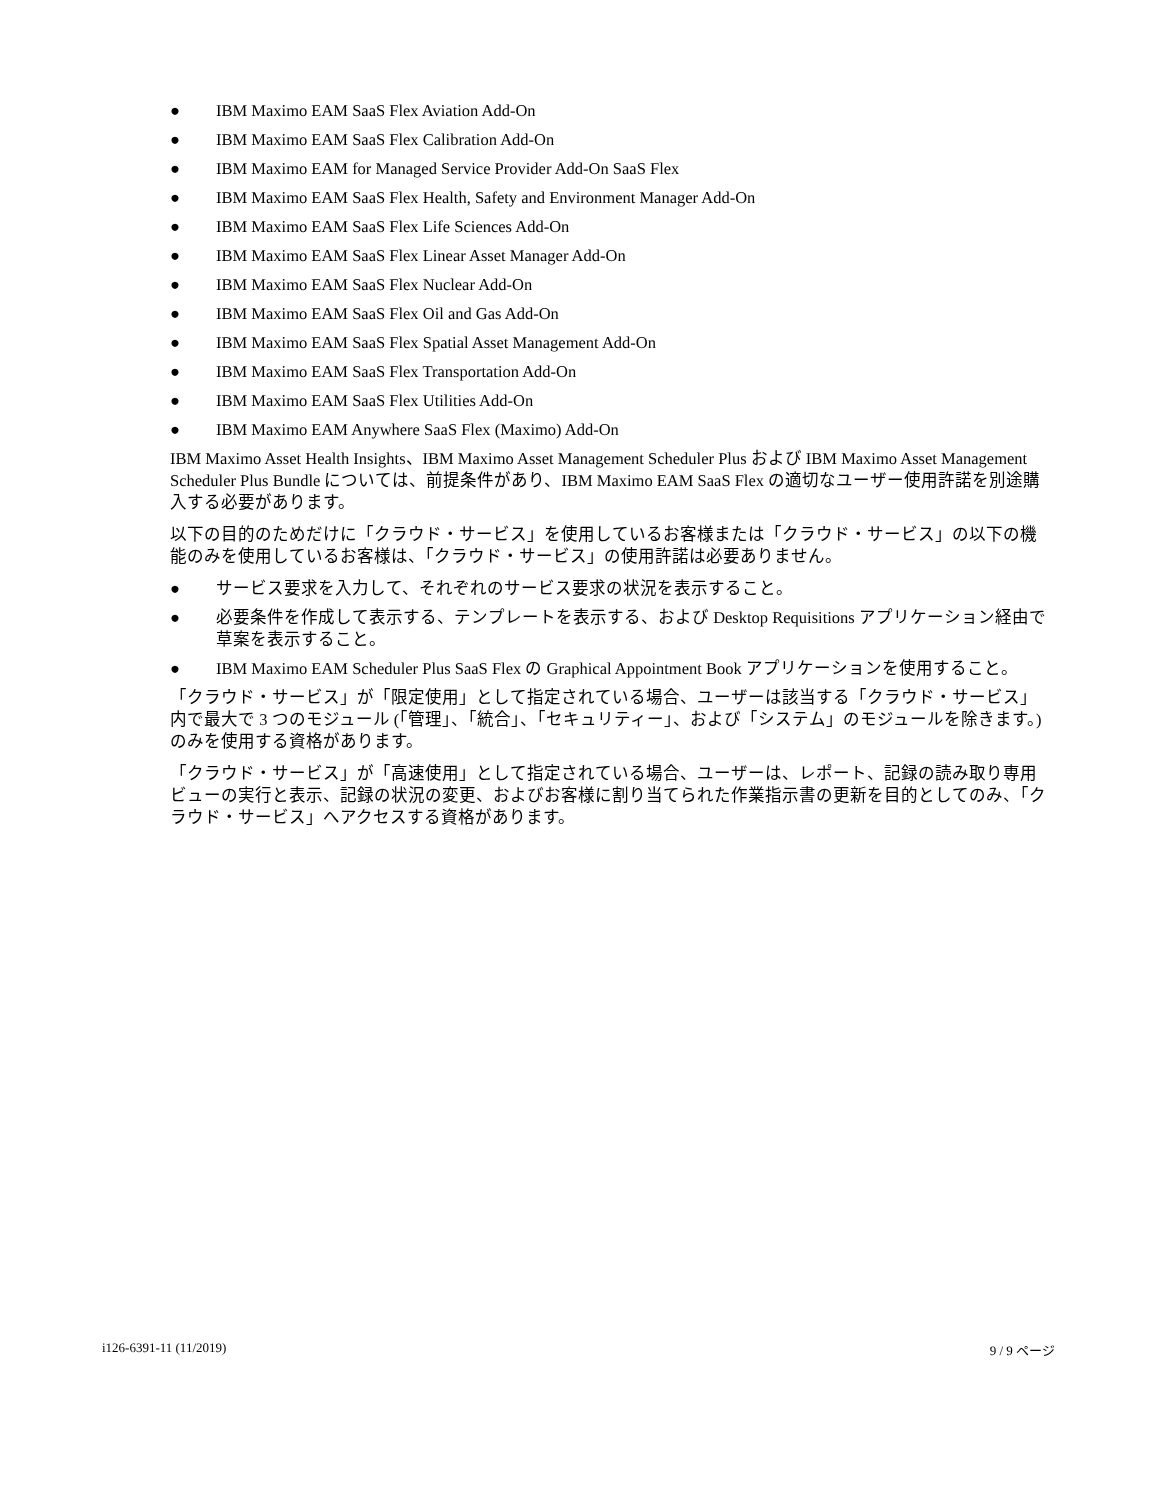● IBM Maximo EAM SaaS Flex Aviation Add-On
● IBM Maximo EAM SaaS Flex Calibration Add-On
● IBM Maximo EAM for Managed Service Provider Add-On SaaS Flex
● IBM Maximo EAM SaaS Flex Health, Safety and Environment Manager Add-On
● IBM Maximo EAM SaaS Flex Life Sciences Add-On
● IBM Maximo EAM SaaS Flex Linear Asset Manager Add-On
● IBM Maximo EAM SaaS Flex Nuclear Add-On
● IBM Maximo EAM SaaS Flex Oil and Gas Add-On
● IBM Maximo EAM SaaS Flex Spatial Asset Management Add-On
● IBM Maximo EAM SaaS Flex Transportation Add-On
● IBM Maximo EAM SaaS Flex Utilities Add-On
● IBM Maximo EAM Anywhere SaaS Flex (Maximo) Add-On
IBM Maximo Asset Health Insights、IBM Maximo Asset Management Scheduler Plus および IBM Maximo Asset Management Scheduler Plus Bundle については、前提条件があり、IBM Maximo EAM SaaS Flex の適切なユーザー使用許諾を別途購入する必要があります。
以下の目的のためだけに「クラウド・サービス」を使用しているお客様または「クラウド・サービス」の以下の機能のみを使用しているお客様は、「クラウド・サービス」の使用許諾は必要ありません。
● サービス要求を入力して、それぞれのサービス要求の状況を表示すること。
● 必要条件を作成して表示する、テンプレートを表示する、および Desktop Requisitions アプリケーション経由で草案を表示すること。
● IBM Maximo EAM Scheduler Plus SaaS Flex の Graphical Appointment Book アプリケーションを使用すること。
「クラウド・サービス」が「限定使用」として指定されている場合、ユーザーは該当する「クラウド・サービス」内で最大で 3 つのモジュール (「管理」、「統合」、「セキュリティー」、および「システム」のモジュールを除きます。) のみを使用する資格があります。
「クラウド・サービス」が「高速使用」として指定されている場合、ユーザーは、レポート、記録の読み取り専用ビューの実行と表示、記録の状況の変更、およびお客様に割り当てられた作業指示書の更新を目的としてのみ、「クラウド・サービス」へアクセスする資格があります。
i126-6391-11 (11/2019) 9 / 9 ページ